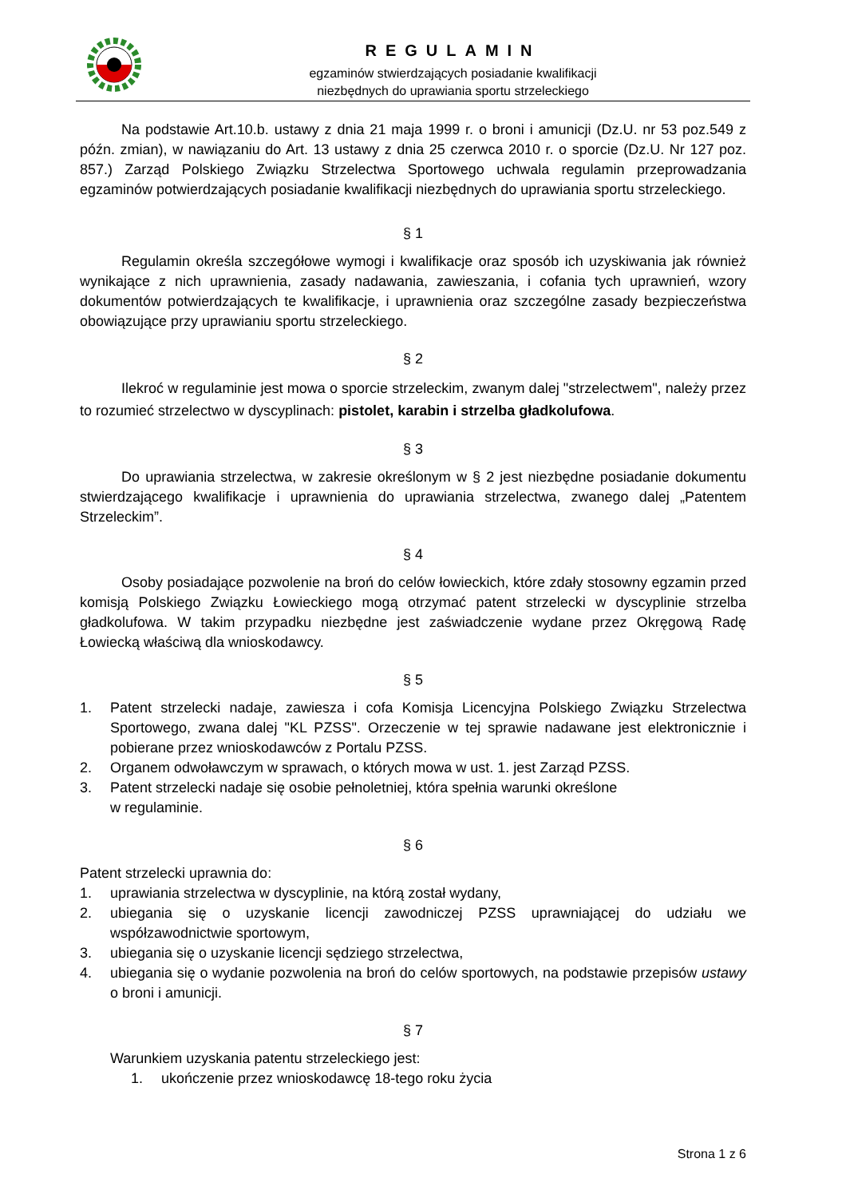REGULAMIN
egzaminów stwierdzających posiadanie kwalifikacji
niezbędnych do uprawiania sportu strzeleckiego
Na podstawie Art.10.b. ustawy z dnia 21 maja 1999 r. o broni i amunicji (Dz.U. nr 53 poz.549 z późn. zmian), w nawiązaniu do Art. 13 ustawy z dnia 25 czerwca 2010 r. o sporcie (Dz.U. Nr 127 poz. 857.) Zarząd Polskiego Związku Strzelectwa Sportowego uchwala regulamin przeprowadzania egzaminów potwierdzających posiadanie kwalifikacji niezbędnych do uprawiania sportu strzeleckiego.
§ 1
Regulamin określa szczegółowe wymogi i kwalifikacje oraz sposób ich uzyskiwania jak również wynikające z nich uprawnienia, zasady nadawania, zawieszania, i cofania tych uprawnień, wzory dokumentów potwierdzających te kwalifikacje, i uprawnienia oraz szczególne zasady bezpieczeństwa obowiązujące przy uprawianiu sportu strzeleckiego.
§ 2
Ilekroć w regulaminie jest mowa o sporcie strzeleckim, zwanym dalej "strzelectwem", należy przez to rozumieć strzelectwo w dyscyplinach: pistolet, karabin i strzelba gładkolufowa.
§ 3
Do uprawiania strzelectwa, w zakresie określonym w § 2 jest niezbędne posiadanie dokumentu stwierdzającego kwalifikacje i uprawnienia do uprawiania strzelectwa, zwanego dalej „Patentem Strzeleckim”.
§ 4
Osoby posiadające pozwolenie na broń do celów łowieckich, które zdały stosowny egzamin przed komisją Polskiego Związku Łowieckiego mogą otrzymać patent strzelecki w dyscyplinie strzelba gładkolufowa. W takim przypadku niezbędne jest zaświadczenie wydane przez Okręgową Radę Łowiecką właściwą dla wnioskodawcy.
§ 5
1. Patent strzelecki nadaje, zawiesza i cofa Komisja Licencyjna Polskiego Związku Strzelectwa Sportowego, zwana dalej "KL PZSS". Orzeczenie w tej sprawie nadawane jest elektronicznie i pobierane przez wnioskodawców z Portalu PZSS.
2. Organem odwoławczym w sprawach, o których mowa w ust. 1. jest Zarząd PZSS.
3. Patent strzelecki nadaje się osobie pełnoletniej, która spełnia warunki określone
w regulaminie.
§ 6
Patent strzelecki uprawnia do:
1. uprawiania strzelectwa w dyscyplinie, na którą został wydany,
2. ubiegania się o uzyskanie licencji zawodniczej PZSS uprawniającej do udziału we współzawodnictwie sportowym,
3. ubiegania się o uzyskanie licencji sędziego strzelectwa,
4. ubiegania się o wydanie pozwolenia na broń do celów sportowych, na podstawie przepisów ustawy o broni i amunicji.
§ 7
Warunkiem uzyskania patentu strzeleckiego jest:
1. ukończenie przez wnioskodawcę 18-tego roku życia
Strona 1 z 6